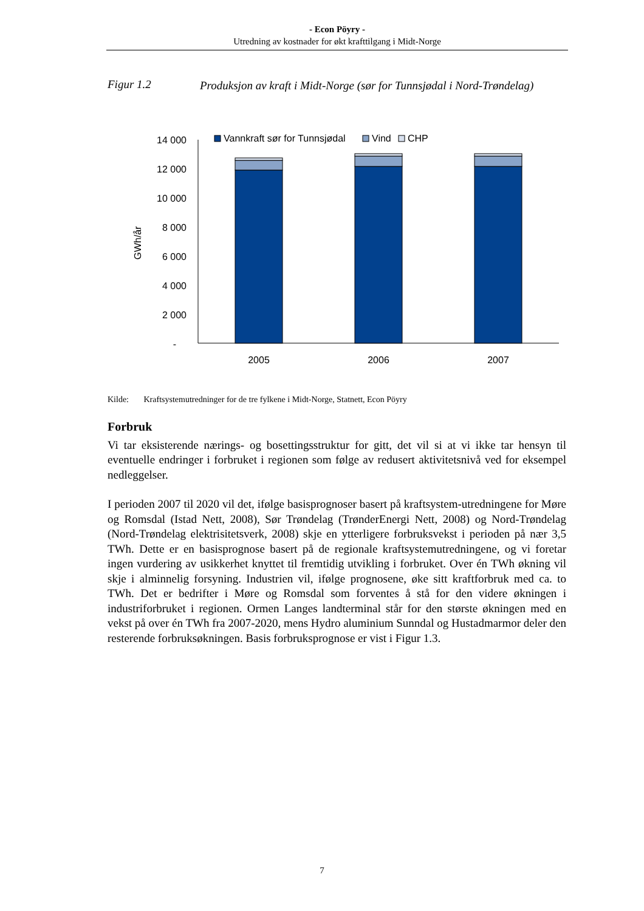- Econ Pöyry -
Utredning av kostnader for økt krafttilgang i Midt-Norge
Figur 1.2 Produksjon av kraft i Midt-Norge (sør for Tunnsjødal i Nord-Trøndelag)
14 000
12 000
10 000
8 000
6 000
4 000
2 000
-
GWh/år
2005
2006
2007
Vannkraft sør for Tunnsjødal
Vind
CHP
Kilde: Kraftsystemutredninger for de tre fylkene i Midt-Norge, Statnett, Econ Pöyry
Forbruk
Vi tar eksisterende nærings- og bosettingsstruktur for gitt, det vil si at vi ikke tar hensyn til eventuelle endringer i forbruket i regionen som følge av redusert aktivitetsnivå ved for eksempel nedleggelser.
I perioden 2007 til 2020 vil det, ifølge basisprognoser basert på kraftsystem-utredningene for Møre og Romsdal (Istad Nett, 2008), Sør Trøndelag (TrønderEnergi Nett, 2008) og Nord-Trøndelag (Nord-Trøndelag elektrisitetsverk, 2008) skje en ytterligere forbruksvekst i perioden på nær 3,5 TWh. Dette er en basisprognose basert på de regionale kraftsystemutredningene, og vi foretar ingen vurdering av usikkerhet knyttet til fremtidig utvikling i forbruket. Over én TWh økning vil skje i alminnelig forsyning. Industrien vil, ifølge prognosene, øke sitt kraftforbruk med ca. to TWh. Det er bedrifter i Møre og Romsdal som forventes å stå for den videre økningen i industriforbruket i regionen. Ormen Langes landterminal står for den største økningen med en vekst på over én TWh fra 2007-2020, mens Hydro aluminium Sunndal og Hustadmarmor deler den resterende forbruksøkningen. Basis forbruksprognose er vist i Figur 1.3.
7